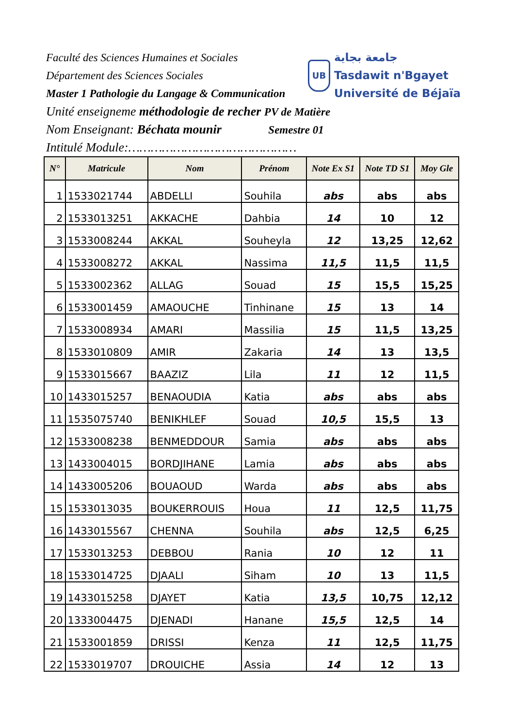UB جامعة بجاية
Tasdawit n'Bgayet
Université de Béjaïa
Faculté des Sciences Humaines et Sociales
Département des Sciences Sociales
Master 1 Pathologie du Langage & Communication
Unité enseigneme méthodologie de recher PV de Matière
Nom Enseignant: Béchata mounir Semestre 01
Intitulé Module:………………………………………
| N° | Matricule | Nom | Prénom | Note Ex S1 | Note TD S1 | Moy Gle |
| --- | --- | --- | --- | --- | --- | --- |
| 1 | 1533021744 | ABDELLI | Souhila | abs | abs | abs |
| 2 | 1533013251 | AKKACHE | Dahbia | 14 | 10 | 12 |
| 3 | 1533008244 | AKKAL | Souheyla | 12 | 13,25 | 12,62 |
| 4 | 1533008272 | AKKAL | Nassima | 11,5 | 11,5 | 11,5 |
| 5 | 1533002362 | ALLAG | Souad | 15 | 15,5 | 15,25 |
| 6 | 1533001459 | AMAOUCHE | Tinhinane | 15 | 13 | 14 |
| 7 | 1533008934 | AMARI | Massilia | 15 | 11,5 | 13,25 |
| 8 | 1533010809 | AMIR | Zakaria | 14 | 13 | 13,5 |
| 9 | 1533015667 | BAAZIZ | Lila | 11 | 12 | 11,5 |
| 10 | 1433015257 | BENAOUDIA | Katia | abs | abs | abs |
| 11 | 1535075740 | BENIKHLEF | Souad | 10,5 | 15,5 | 13 |
| 12 | 1533008238 | BENMEDDOUR | Samia | abs | abs | abs |
| 13 | 1433004015 | BORDJIHANE | Lamia | abs | abs | abs |
| 14 | 1433005206 | BOUAOUD | Warda | abs | abs | abs |
| 15 | 1533013035 | BOUKERROUIS | Houa | 11 | 12,5 | 11,75 |
| 16 | 1433015567 | CHENNA | Souhila | abs | 12,5 | 6,25 |
| 17 | 1533013253 | DEBBOU | Rania | 10 | 12 | 11 |
| 18 | 1533014725 | DJAALI | Siham | 10 | 13 | 11,5 |
| 19 | 1433015258 | DJAYET | Katia | 13,5 | 10,75 | 12,12 |
| 20 | 1333004475 | DJENADI | Hanane | 15,5 | 12,5 | 14 |
| 21 | 1533001859 | DRISSI | Kenza | 11 | 12,5 | 11,75 |
| 22 | 1533019707 | DROUICHE | Assia | 14 | 12 | 13 |